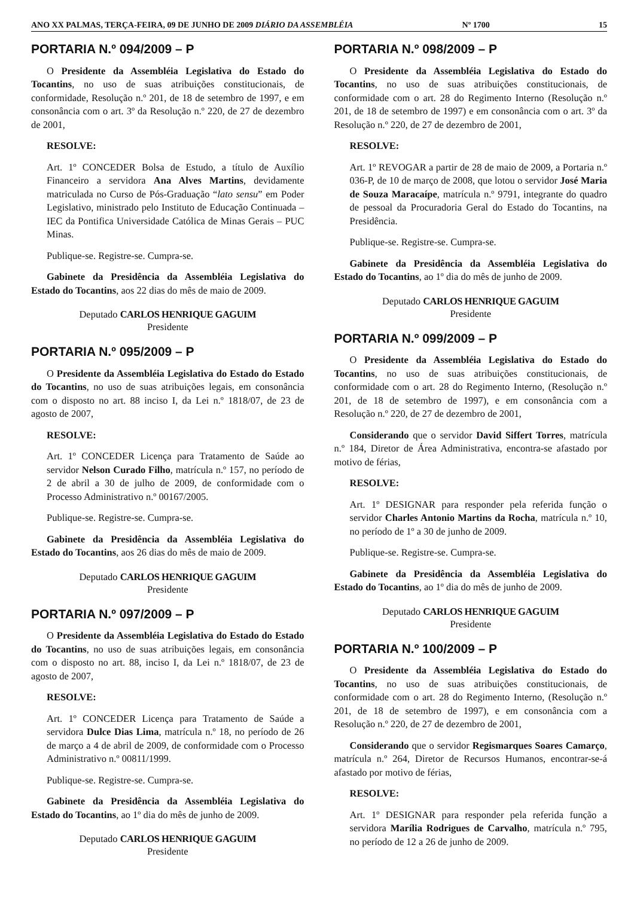ANO XX PALMAS, TERÇA-FEIRA, 09 DE JUNHO DE 2009 DIÁRIO DA ASSEMBLÉIA Nº 1700 15
PORTARIA N.º 094/2009 – P
O Presidente da Assembléia Legislativa do Estado do Tocantins, no uso de suas atribuições constitucionais, de conformidade, Resolução n.º 201, de 18 de setembro de 1997, e em consonância com o art. 3º da Resolução n.º 220, de 27 de dezembro de 2001,
RESOLVE:
Art. 1º CONCEDER Bolsa de Estudo, a título de Auxílio Financeiro a servidora Ana Alves Martins, devidamente matriculada no Curso de Pós-Graduação “lato sensu” em Poder Legislativo, ministrado pelo Instituto de Educação Continuada – IEC da Pontifica Universidade Católica de Minas Gerais – PUC Minas.
Publique-se. Registre-se. Cumpra-se.
Gabinete da Presidência da Assembléia Legislativa do Estado do Tocantins, aos 22 dias do mês de maio de 2009.
Deputado CARLOS HENRIQUE GAGUIM
Presidente
PORTARIA N.º 095/2009 – P
O Presidente da Assembléia Legislativa do Estado do Estado do Tocantins, no uso de suas atribuições legais, em consonância com o disposto no art. 88 inciso I, da Lei n.º 1818/07, de 23 de agosto de 2007,
RESOLVE:
Art. 1º CONCEDER Licença para Tratamento de Saúde ao servidor Nelson Curado Filho, matrícula n.º 157, no período de 2 de abril a 30 de julho de 2009, de conformidade com o Processo Administrativo n.º 00167/2005.
Publique-se. Registre-se. Cumpra-se.
Gabinete da Presidência da Assembléia Legislativa do Estado do Tocantins, aos 26 dias do mês de maio de 2009.
Deputado CARLOS HENRIQUE GAGUIM
Presidente
PORTARIA N.º 097/2009 – P
O Presidente da Assembléia Legislativa do Estado do Estado do Tocantins, no uso de suas atribuições legais, em consonância com o disposto no art. 88, inciso I, da Lei n.º 1818/07, de 23 de agosto de 2007,
RESOLVE:
Art. 1º CONCEDER Licença para Tratamento de Saúde a servidora Dulce Dias Lima, matrícula n.º 18, no período de 26 de março a 4 de abril de 2009, de conformidade com o Processo Administrativo n.º 00811/1999.
Publique-se. Registre-se. Cumpra-se.
Gabinete da Presidência da Assembléia Legislativa do Estado do Tocantins, ao 1º dia do mês de junho de 2009.
Deputado CARLOS HENRIQUE GAGUIM
Presidente
PORTARIA N.º 098/2009 – P
O Presidente da Assembléia Legislativa do Estado do Tocantins, no uso de suas atribuições constitucionais, de conformidade com o art. 28 do Regimento Interno (Resolução n.º 201, de 18 de setembro de 1997) e em consonância com o art. 3º da Resolução n.º 220, de 27 de dezembro de 2001,
RESOLVE:
Art. 1º REVOGAR a partir de 28 de maio de 2009, a Portaria n.º 036-P, de 10 de março de 2008, que lotou o servidor José Maria de Souza Maracaípe, matrícula n.º 9791, integrante do quadro de pessoal da Procuradoria Geral do Estado do Tocantins, na Presidência.
Publique-se. Registre-se. Cumpra-se.
Gabinete da Presidência da Assembléia Legislativa do Estado do Tocantins, ao 1º dia do mês de junho de 2009.
Deputado CARLOS HENRIQUE GAGUIM
Presidente
PORTARIA N.º 099/2009 – P
O Presidente da Assembléia Legislativa do Estado do Tocantins, no uso de suas atribuições constitucionais, de conformidade com o art. 28 do Regimento Interno, (Resolução n.º 201, de 18 de setembro de 1997), e em consonância com a Resolução n.º 220, de 27 de dezembro de 2001,
Considerando que o servidor David Siffert Torres, matrícula n.º 184, Diretor de Área Administrativa, encontra-se afastado por motivo de férias,
RESOLVE:
Art. 1º DESIGNAR para responder pela referida função o servidor Charles Antonio Martins da Rocha, matrícula n.º 10, no período de 1º a 30 de junho de 2009.
Publique-se. Registre-se. Cumpra-se.
Gabinete da Presidência da Assembléia Legislativa do Estado do Tocantins, ao 1º dia do mês de junho de 2009.
Deputado CARLOS HENRIQUE GAGUIM
Presidente
PORTARIA N.º 100/2009 – P
O Presidente da Assembléia Legislativa do Estado do Tocantins, no uso de suas atribuições constitucionais, de conformidade com o art. 28 do Regimento Interno, (Resolução n.º 201, de 18 de setembro de 1997), e em consonância com a Resolução n.º 220, de 27 de dezembro de 2001,
Considerando que o servidor Regismarques Soares Camarço, matrícula n.º 264, Diretor de Recursos Humanos, encontrar-se-á afastado por motivo de férias,
RESOLVE:
Art. 1º DESIGNAR para responder pela referida função a servidora Marília Rodrigues de Carvalho, matrícula n.º 795, no período de 12 a 26 de junho de 2009.